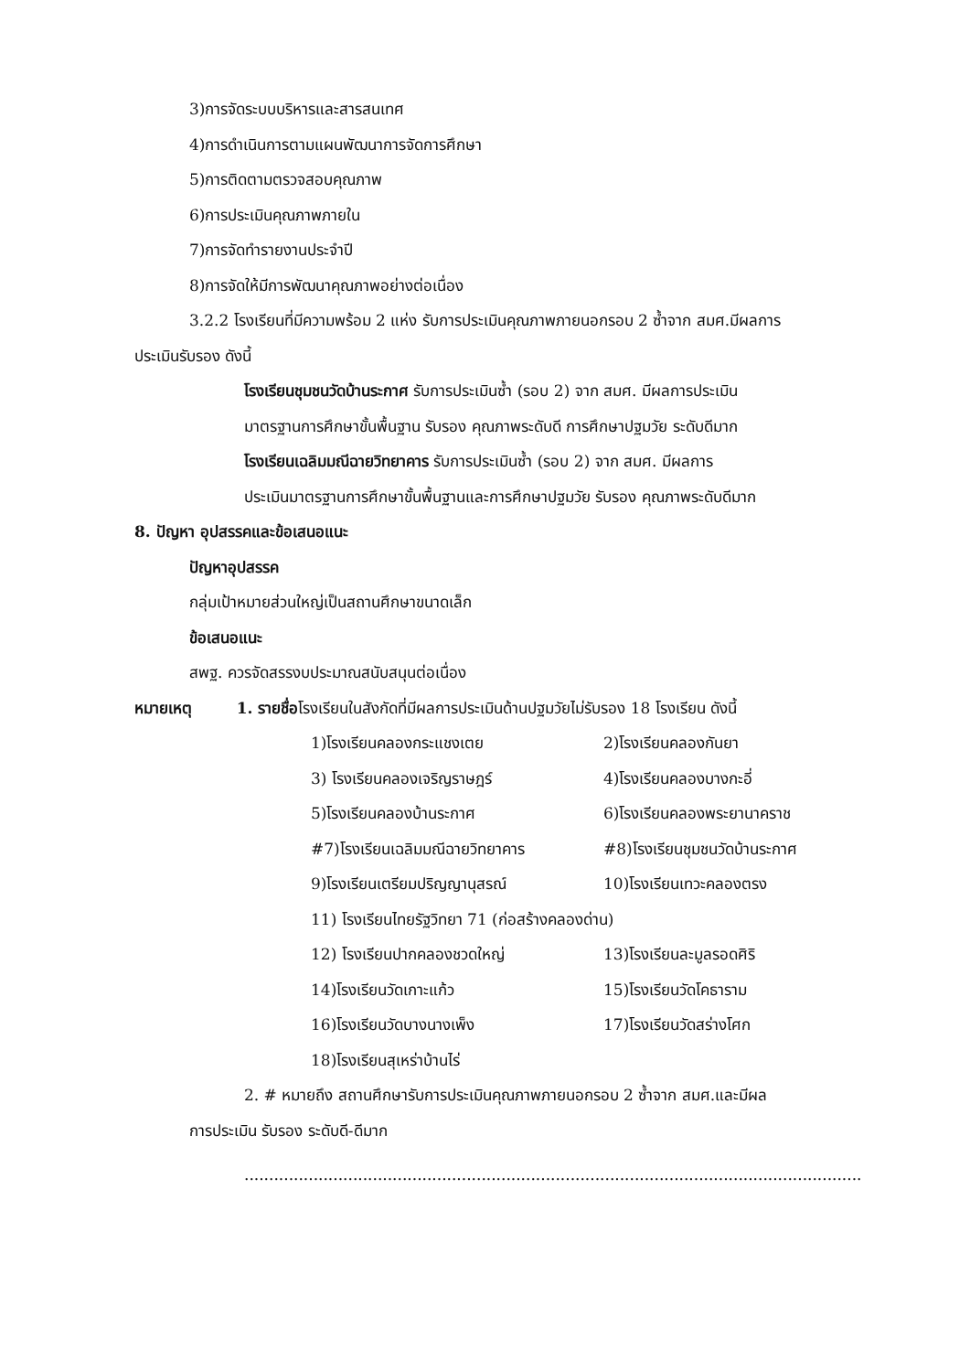3)การจัดระบบบริหารและสารสนเทศ
4)การดำเนินการตามแผนพัฒนาการจัดการศึกษา
5)การติดตามตรวจสอบคุณภาพ
6)การประเมินคุณภาพภายใน
7)การจัดทำรายงานประจำปี
8)การจัดให้มีการพัฒนาคุณภาพอย่างต่อเนื่อง
3.2.2 โรงเรียนที่มีความพร้อม 2 แห่ง รับการประเมินคุณภาพภายนอกรอบ 2 ซ้ำจาก สมศ.มีผลการ
ประเมินรับรอง ดังนี้
โรงเรียนชุมชนวัดบ้านระกาศ รับการประเมินซ้ำ (รอบ 2) จาก สมศ. มีผลการประเมิน
มาตรฐานการศึกษาขั้นพื้นฐาน รับรอง คุณภาพระดับดี การศึกษาปฐมวัย ระดับดีมาก
โรงเรียนเฉลิมมณีฉายวิทยาคาร รับการประเมินซ้ำ (รอบ 2) จาก สมศ. มีผลการ
ประเมินมาตรฐานการศึกษาขั้นพื้นฐานและการศึกษาปฐมวัย รับรอง คุณภาพระดับดีมาก
8. ปัญหา อุปสรรคและข้อเสนอแนะ
ปัญหาอุปสรรค
กลุ่มเป้าหมายส่วนใหญ่เป็นสถานศึกษาขนาดเล็ก
ข้อเสนอแนะ
สพฐ. ควรจัดสรรงบประมาณสนับสนุนต่อเนื่อง
หมายเหตุ 1. รายชื่อโรงเรียนในสังกัดที่มีผลการประเมินด้านปฐมวัยไม่รับรอง 18 โรงเรียน ดังนี้
1)โรงเรียนคลองกระแชงเตย 2)โรงเรียนคลองกันยา
3) โรงเรียนคลองเจริญราษฎร์ 4)โรงเรียนคลองบางกะอี่
5)โรงเรียนคลองบ้านระกาศ 6)โรงเรียนคลองพระยานาคราช
#7)โรงเรียนเฉลิมมณีฉายวิทยาคาร #8)โรงเรียนชุมชนวัดบ้านระกาศ
9)โรงเรียนเตรียมปริญญานุสรณ์ 10)โรงเรียนเทวะคลองตรง
11) โรงเรียนไทยรัฐวิทยา 71 (ก่อสร้างคลองด่าน)
12) โรงเรียนปากคลองชวดใหญ่ 13)โรงเรียนละมูลรอดศิริ
14)โรงเรียนวัดเกาะแก้ว 15)โรงเรียนวัดโคธาราม
16)โรงเรียนวัดบางนางเพ็ง 17)โรงเรียนวัดสร่างโศก
18)โรงเรียนสุเหร่าบ้านไร่
2. # หมายถึง สถานศึกษารับการประเมินคุณภาพภายนอกรอบ 2 ซ้ำจาก สมศ.และมีผล
การประเมิน รับรอง ระดับดี-ดีมาก
.............................................................................................................................